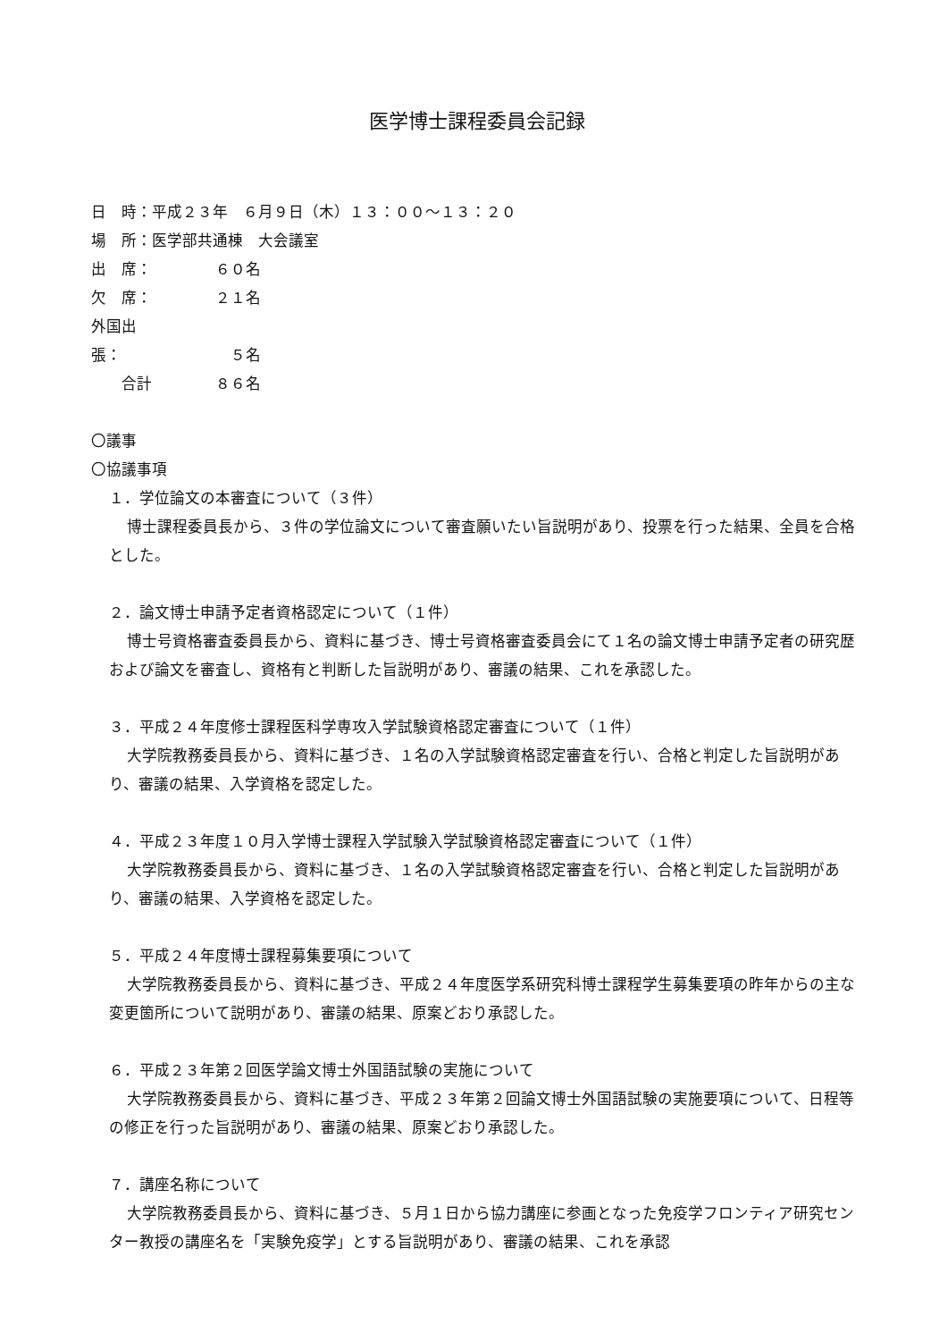医学博士課程委員会記録
日　時：平成２３年　６月９日（木）１３：００～１３：２０
場　所：医学部共通棟　大会議室
出　席： ６０名
欠　席： ２１名
外国出張： ５名
　　合計 ８６名
〇議事
〇協議事項
１．学位論文の本審査について（３件）
博士課程委員長から、３件の学位論文について審査願いたい旨説明があり、投票を行った結果、全員を合格とした。
２．論文博士申請予定者資格認定について（１件）
博士号資格審査委員長から、資料に基づき、博士号資格審査委員会にて１名の論文博士申請予定者の研究歴および論文を審査し、資格有と判断した旨説明があり、審議の結果、これを承認した。
３．平成２４年度修士課程医科学専攻入学試験資格認定審査について（１件）
大学院教務委員長から、資料に基づき、１名の入学試験資格認定審査を行い、合格と判定した旨説明があり、審議の結果、入学資格を認定した。
４．平成２３年度１０月入学博士課程入学試験入学試験資格認定審査について（１件）
大学院教務委員長から、資料に基づき、１名の入学試験資格認定審査を行い、合格と判定した旨説明があり、審議の結果、入学資格を認定した。
５．平成２４年度博士課程募集要項について
大学院教務委員長から、資料に基づき、平成２４年度医学系研究科博士課程学生募集要項の昨年からの主な変更箇所について説明があり、審議の結果、原案どおり承認した。
６．平成２３年第２回医学論文博士外国語試験の実施について
大学院教務委員長から、資料に基づき、平成２３年第２回論文博士外国語試験の実施要項について、日程等の修正を行った旨説明があり、審議の結果、原案どおり承認した。
７．講座名称について
大学院教務委員長から、資料に基づき、５月１日から協力講座に参画となった免疫学フロンティア研究センター教授の講座名を「実験免疫学」とする旨説明があり、審議の結果、これを承認